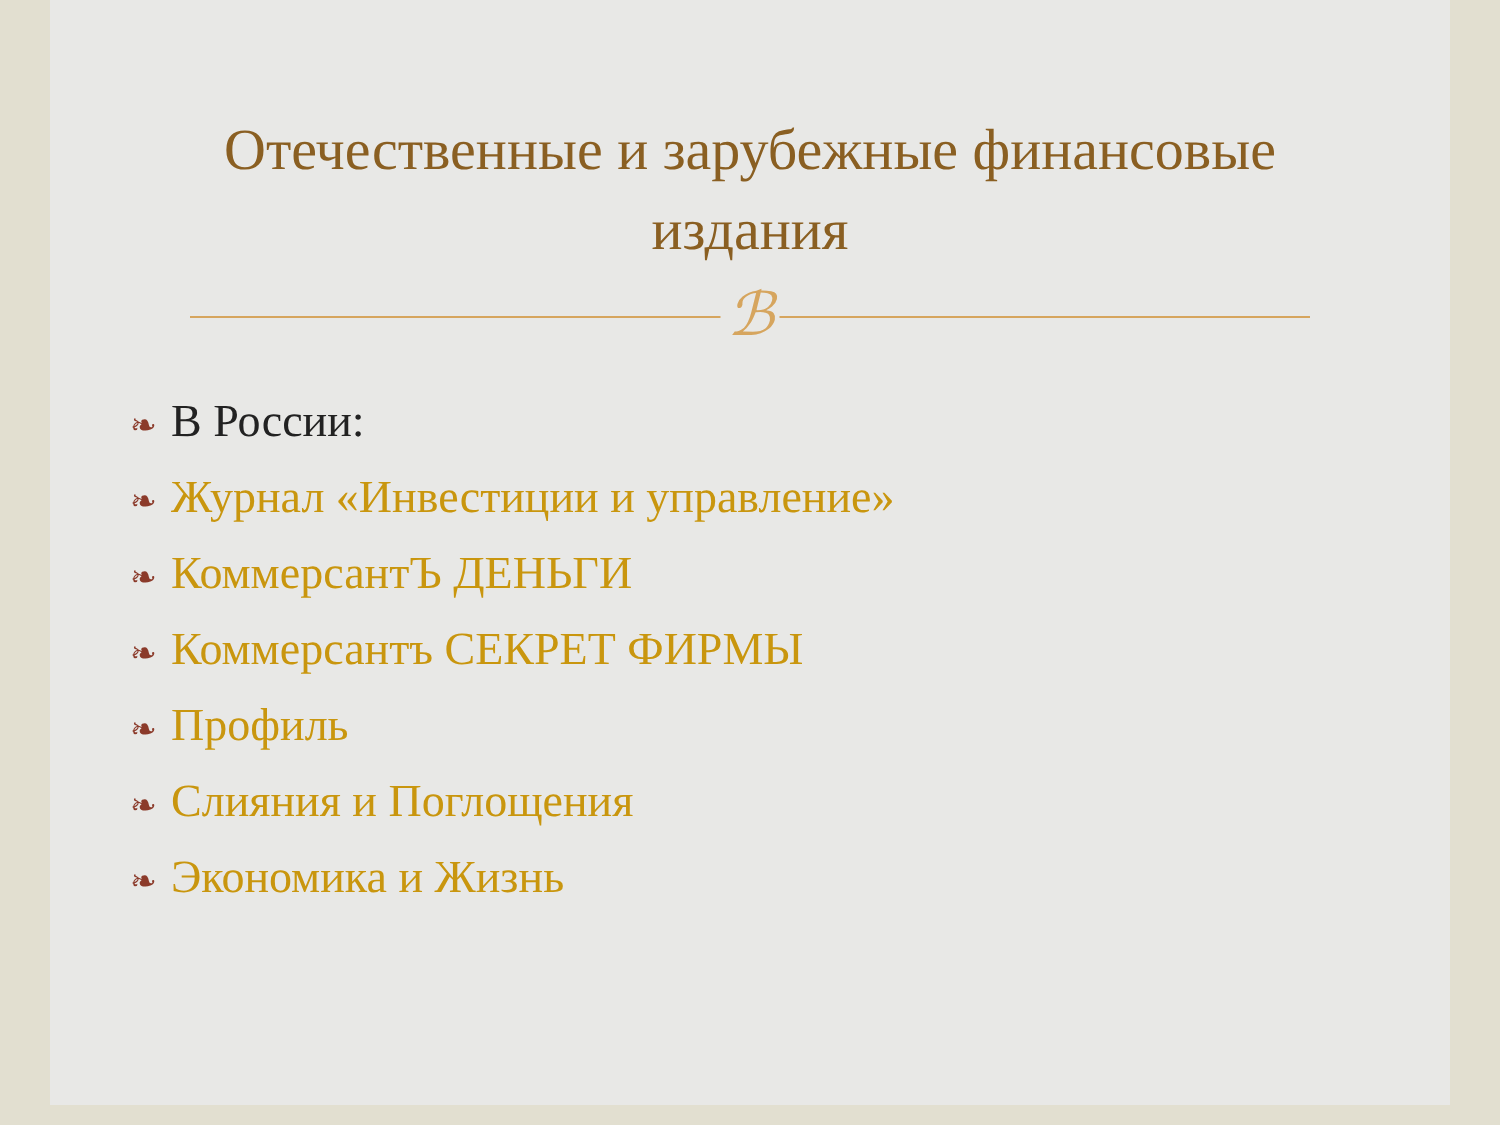Отечественные и зарубежные финансовые
издания
ℬ
❧ В России:
❧ Журнал «Инвестиции и управление»
❧ КоммерсантЪ ДЕНЬГИ
❧ Коммерсантъ СЕКРЕТ ФИРМЫ
❧ Профиль
❧ Слияния и Поглощения
❧ Экономика и Жизнь